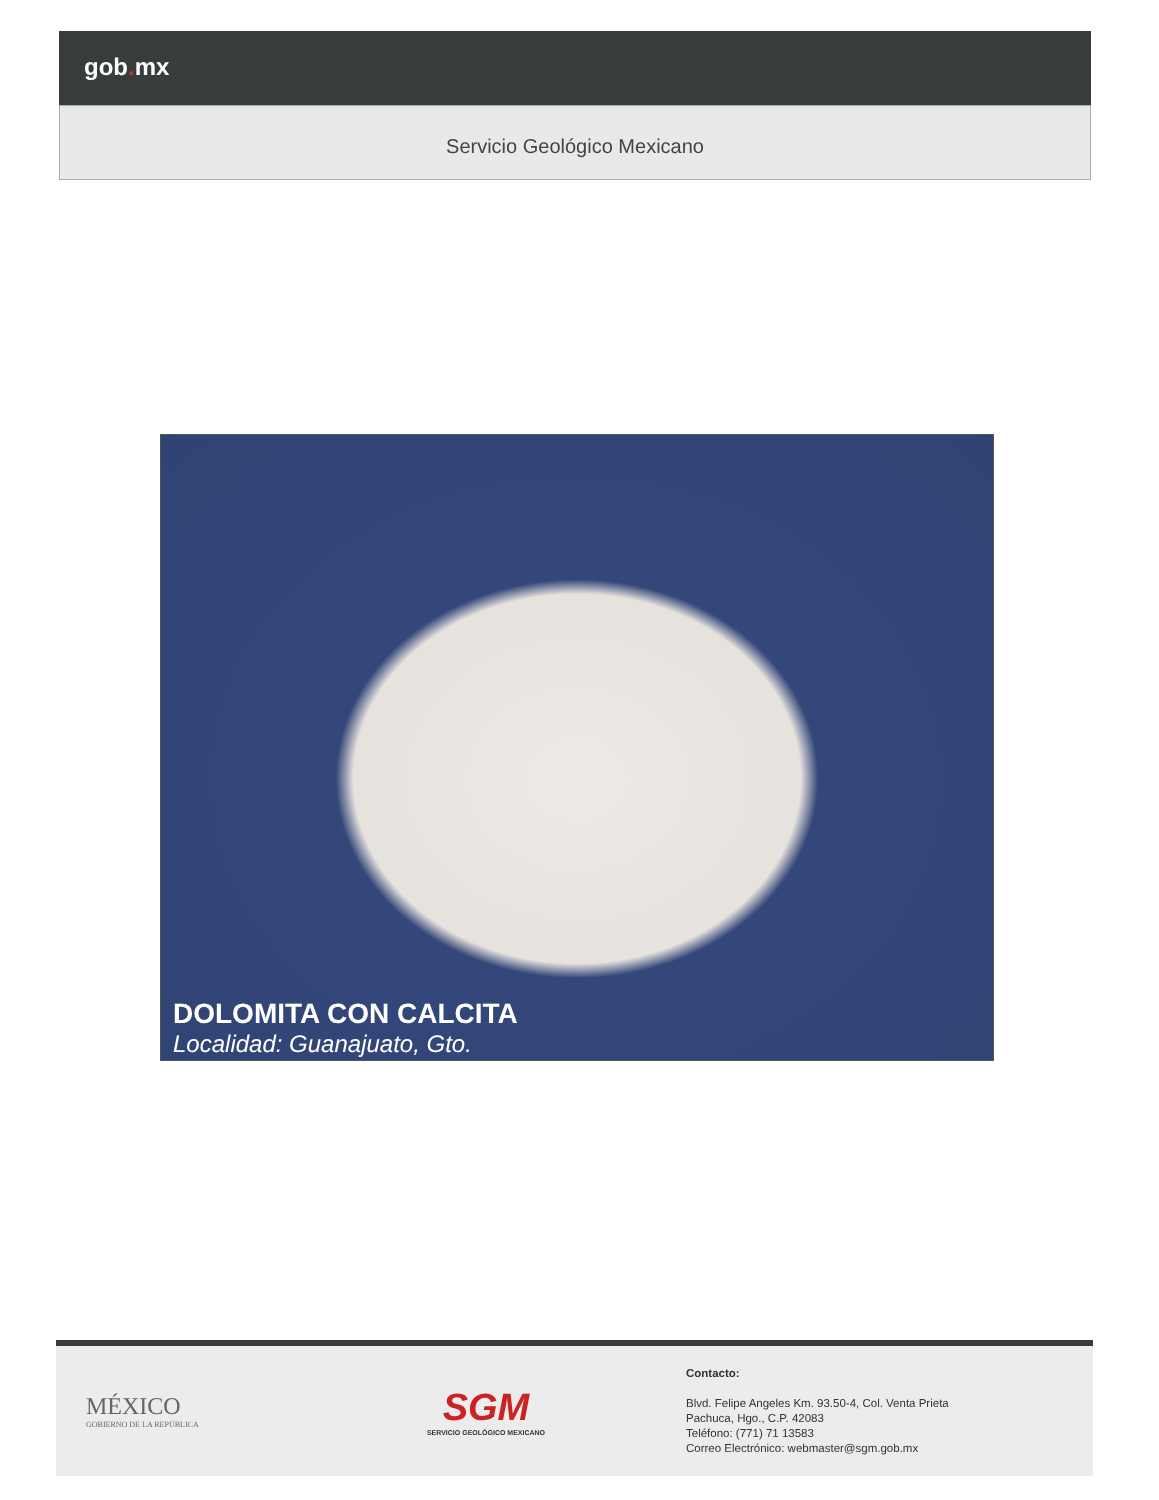gob. mx
Servicio Geológico Mexicano
DOLOMITA CON CALCITA
Localidad: Guanajuato, Gto.
MÉXICO
GOBIERNO DE LA REPÚBLICA
SGM
SERVICIO GEOLÓGICO MEXICANO
Contacto:
Blvd. Felipe Angeles Km. 93.50-4, Col. Venta Prieta
Pachuca, Hgo., C.P. 42083
Teléfono: (771) 71 13583
Correo Electrónico: webmaster@sgm.gob.mx